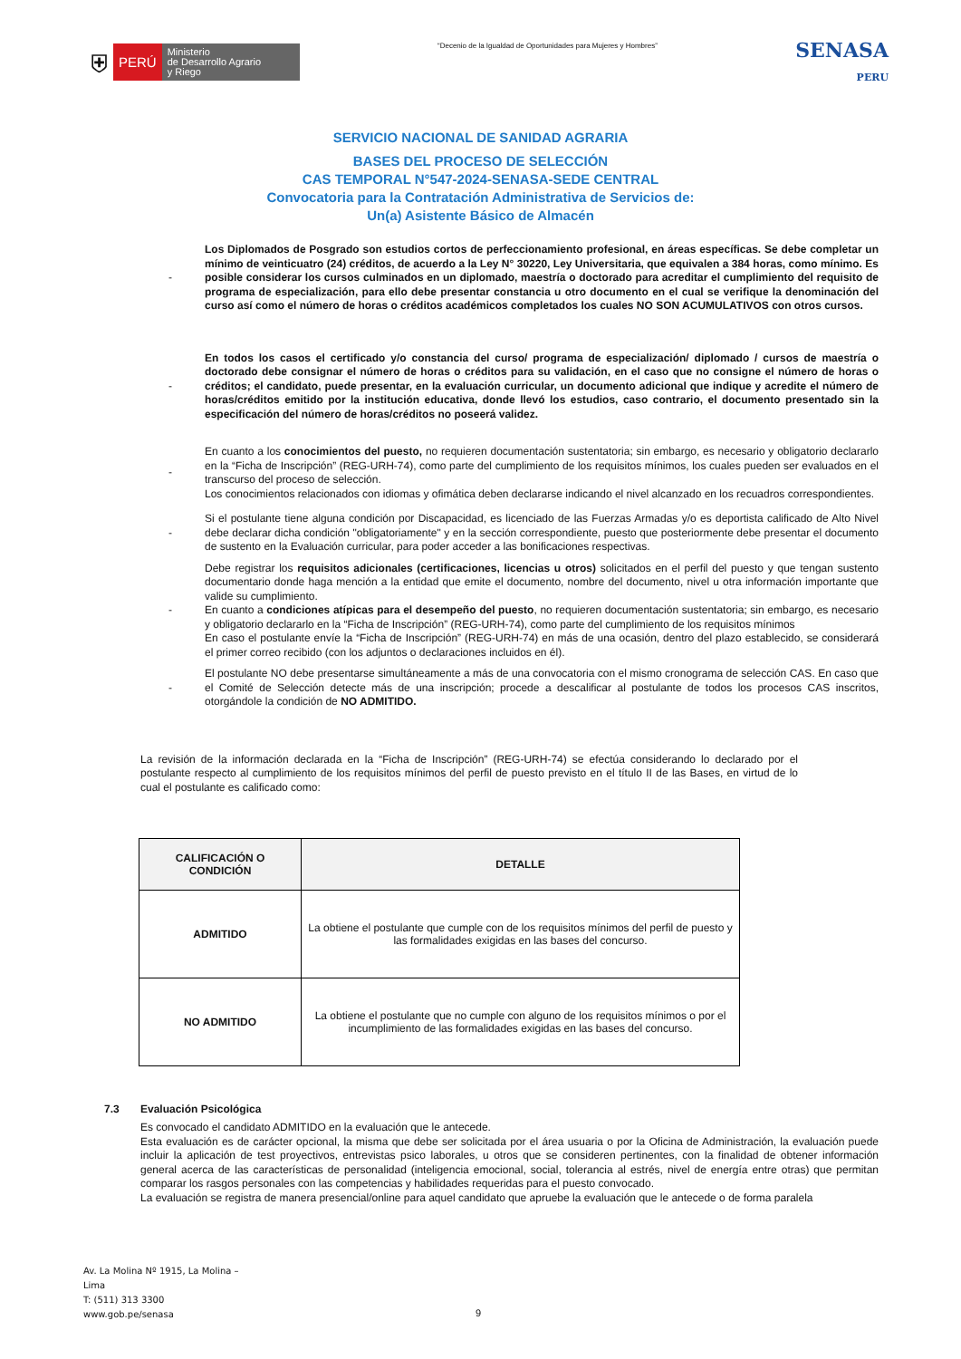⛨ PERÚ Ministerio
de Desarrollo Agrario
y Riego
“Decenio de la Igualdad de Oportunidades para Mujeres y Hombres”
SENASA
PERU
SERVICIO NACIONAL DE SANIDAD AGRARIA
BASES DEL PROCESO DE SELECCIÓN
CAS TEMPORAL N°547-2024-SENASA-SEDE CENTRAL
Convocatoria para la Contratación Administrativa de Servicios de:
Un(a) Asistente Básico de Almacén
- Los Diplomados de Posgrado son estudios cortos de perfeccionamiento profesional, en áreas específicas. Se debe completar un mínimo de veinticuatro (24) créditos, de acuerdo a la Ley N° 30220, Ley Universitaria, que equivalen a 384 horas, como mínimo. Es posible considerar los cursos culminados en un diplomado, maestría o doctorado para acreditar el cumplimiento del requisito de programa de especialización, para ello debe presentar constancia u otro documento en el cual se verifique la denominación del curso así como el número de horas o créditos académicos completados los cuales NO SON ACUMULATIVOS con otros cursos.
- En todos los casos el certificado y/o constancia del curso/ programa de especialización/ diplomado / cursos de maestría o doctorado debe consignar el número de horas o créditos para su validación, en el caso que no consigne el número de horas o créditos; el candidato, puede presentar, en la evaluación curricular, un documento adicional que indique y acredite el número de horas/créditos emitido por la institución educativa, donde llevó los estudios, caso contrario, el documento presentado sin la especificación del número de horas/créditos no poseerá validez.
- En cuanto a los conocimientos del puesto, no requieren documentación sustentatoria; sin embargo, es necesario y obligatorio declararlo en la “Ficha de Inscripción” (REG-URH-74), como parte del cumplimiento de los requisitos mínimos, los cuales pueden ser evaluados en el transcurso del proceso de selección.
Los conocimientos relacionados con idiomas y ofimática deben declararse indicando el nivel alcanzado en los recuadros correspondientes.
- Si el postulante tiene alguna condición por Discapacidad, es licenciado de las Fuerzas Armadas y/o es deportista calificado de Alto Nivel debe declarar dicha condición "obligatoriamente" y en la sección correspondiente, puesto que posteriormente debe presentar el documento de sustento en la Evaluación curricular, para poder acceder a las bonificaciones respectivas.
- Debe registrar los requisitos adicionales (certificaciones, licencias u otros) solicitados en el perfil del puesto y que tengan sustento documentario donde haga mención a la entidad que emite el documento, nombre del documento, nivel u otra información importante que valide su cumplimiento.
En cuanto a condiciones atípicas para el desempeño del puesto, no requieren documentación sustentatoria; sin embargo, es necesario y obligatorio declararlo en la “Ficha de Inscripción” (REG-URH-74), como parte del cumplimiento de los requisitos mínimos
En caso el postulante envíe la “Ficha de Inscripción” (REG-URH-74) en más de una ocasión, dentro del plazo establecido, se considerará el primer correo recibido (con los adjuntos o declaraciones incluidos en él).
- El postulante NO debe presentarse simultáneamente a más de una convocatoria con el mismo cronograma de selección CAS. En caso que el Comité de Selección detecte más de una inscripción; procede a descalificar al postulante de todos los procesos CAS inscritos, otorgándole la condición de NO ADMITIDO.
La revisión de la información declarada en la “Ficha de Inscripción” (REG-URH-74) se efectúa considerando lo declarado por el postulante respecto al cumplimiento de los requisitos mínimos del perfil de puesto previsto en el título II de las Bases, en virtud de lo cual el postulante es calificado como:
| CALIFICACIÓN O CONDICIÓN | DETALLE |
| --- | --- |
| ADMITIDO | La obtiene el postulante que cumple con de los requisitos mínimos del perfil de puesto y las formalidades exigidas en las bases del concurso. |
| NO ADMITIDO | La obtiene el postulante que no cumple con alguno de los requisitos mínimos o por el incumplimiento de las formalidades exigidas en las bases del concurso. |
7.3 Evaluación Psicológica
Es convocado el candidato ADMITIDO en la evaluación que le antecede.
Esta evaluación es de carácter opcional, la misma que debe ser solicitada por el área usuaria o por la Oficina de Administración, la evaluación puede incluir la aplicación de test proyectivos, entrevistas psico laborales, u otros que se consideren pertinentes, con la finalidad de obtener información general acerca de las características de personalidad (inteligencia emocional, social, tolerancia al estrés, nivel de energía entre otras) que permitan comparar los rasgos personales con las competencias y habilidades requeridas para el puesto convocado.
La evaluación se registra de manera presencial/online para aquel candidato que apruebe la evaluación que le antecede o de forma paralela
Av. La Molina Nº 1915, La Molina –
Lima
T: (511) 313 3300
www.gob.pe/senasa
9